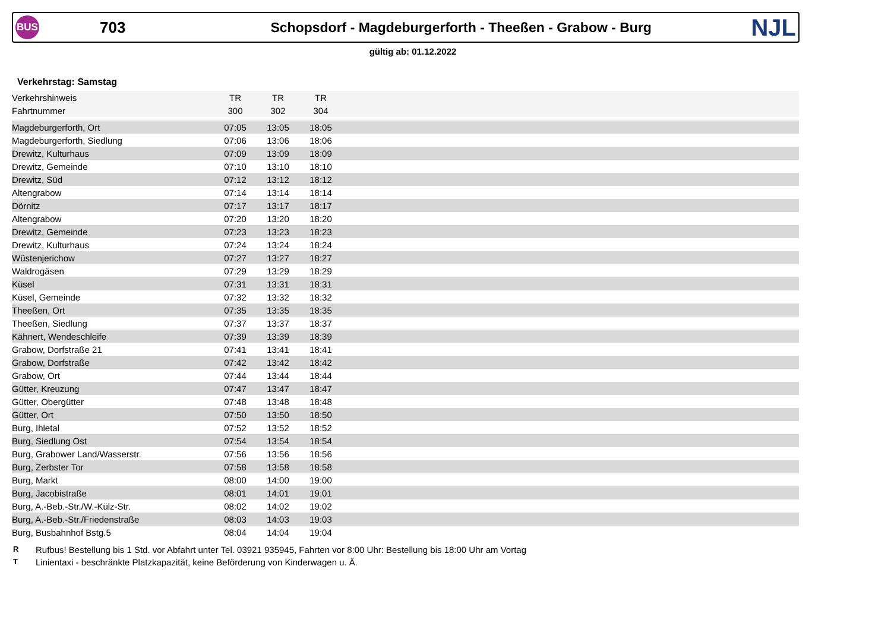BUS
703
Schopsdorf - Magdeburgerforth - Theeßen - Grabow - Burg
NJL
gültig ab: 01.12.2022
Verkehrstag: Samstag
| Verkehrshinweis | TR | TR | TR | |
| --- | --- | --- | --- | --- |
| Fahrtnummer | 300 | 302 | 304 | |
| Magdeburgerforth, Ort | 07:05 | 13:05 | 18:05 | |
| Magdeburgerforth, Siedlung | 07:06 | 13:06 | 18:06 | |
| Drewitz, Kulturhaus | 07:09 | 13:09 | 18:09 | |
| Drewitz, Gemeinde | 07:10 | 13:10 | 18:10 | |
| Drewitz, Süd | 07:12 | 13:12 | 18:12 | |
| Altengrabow | 07:14 | 13:14 | 18:14 | |
| Dörnitz | 07:17 | 13:17 | 18:17 | |
| Altengrabow | 07:20 | 13:20 | 18:20 | |
| Drewitz, Gemeinde | 07:23 | 13:23 | 18:23 | |
| Drewitz, Kulturhaus | 07:24 | 13:24 | 18:24 | |
| Wüstenjerichow | 07:27 | 13:27 | 18:27 | |
| Waldrogäsen | 07:29 | 13:29 | 18:29 | |
| Küsel | 07:31 | 13:31 | 18:31 | |
| Küsel, Gemeinde | 07:32 | 13:32 | 18:32 | |
| Theeßen, Ort | 07:35 | 13:35 | 18:35 | |
| Theeßen, Siedlung | 07:37 | 13:37 | 18:37 | |
| Kähnert, Wendeschleife | 07:39 | 13:39 | 18:39 | |
| Grabow, Dorfstraße 21 | 07:41 | 13:41 | 18:41 | |
| Grabow, Dorfstraße | 07:42 | 13:42 | 18:42 | |
| Grabow, Ort | 07:44 | 13:44 | 18:44 | |
| Gütter, Kreuzung | 07:47 | 13:47 | 18:47 | |
| Gütter, Obergütter | 07:48 | 13:48 | 18:48 | |
| Gütter, Ort | 07:50 | 13:50 | 18:50 | |
| Burg, Ihletal | 07:52 | 13:52 | 18:52 | |
| Burg, Siedlung Ost | 07:54 | 13:54 | 18:54 | |
| Burg, Grabower Land/Wasserstr. | 07:56 | 13:56 | 18:56 | |
| Burg, Zerbster Tor | 07:58 | 13:58 | 18:58 | |
| Burg, Markt | 08:00 | 14:00 | 19:00 | |
| Burg, Jacobistraße | 08:01 | 14:01 | 19:01 | |
| Burg, A.-Beb.-Str./W.-Külz-Str. | 08:02 | 14:02 | 19:02 | |
| Burg, A.-Beb.-Str./Friedenstraße | 08:03 | 14:03 | 19:03 | |
| Burg, Busbahnhof Bstg.5 | 08:04 | 14:04 | 19:04 | |
R Rufbus! Bestellung bis 1 Std. vor Abfahrt unter Tel. 03921 935945, Fahrten vor 8:00 Uhr: Bestellung bis 18:00 Uhr am Vortag
T Linientaxi - beschränkte Platzkapazität, keine Beförderung von Kinderwagen u. Ä.